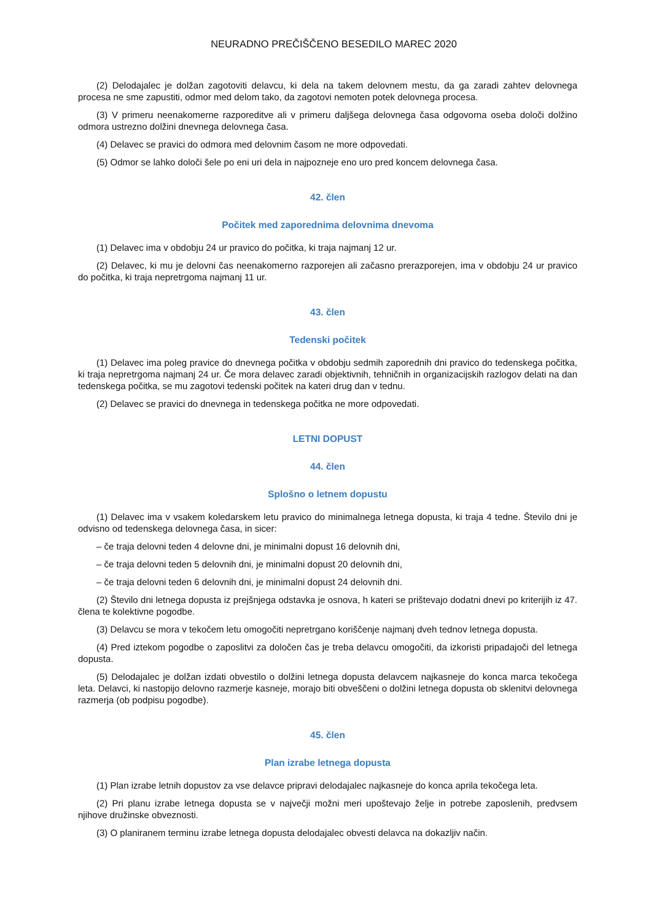NEURADNO PREČIŠČENO BESEDILO MAREC 2020
(2) Delodajalec je dolžan zagotoviti delavcu, ki dela na takem delovnem mestu, da ga zaradi zahtev delovnega procesa ne sme zapustiti, odmor med delom tako, da zagotovi nemoten potek delovnega procesa.
(3) V primeru neenakomerne razporeditve ali v primeru daljšega delovnega časa odgovorna oseba določi dolžino odmora ustrezno dolžini dnevnega delovnega časa.
(4) Delavec se pravici do odmora med delovnim časom ne more odpovedati.
(5) Odmor se lahko določi šele po eni uri dela in najpozneje eno uro pred koncem delovnega časa.
42. člen
Počitek med zaporednima delovnima dnevoma
(1) Delavec ima v obdobju 24 ur pravico do počitka, ki traja najmanj 12 ur.
(2) Delavec, ki mu je delovni čas neenakomerno razporejen ali začasno prerazporejen, ima v obdobju 24 ur pravico do počitka, ki traja nepretrgoma najmanj 11 ur.
43. člen
Tedenski počitek
(1) Delavec ima poleg pravice do dnevnega počitka v obdobju sedmih zaporednih dni pravico do tedenskega počitka, ki traja nepretrgoma najmanj 24 ur. Če mora delavec zaradi objektivnih, tehničnih in organizacijskih razlogov delati na dan tedenskega počitka, se mu zagotovi tedenski počitek na kateri drug dan v tednu.
(2) Delavec se pravici do dnevnega in tedenskega počitka ne more odpovedati.
LETNI DOPUST
44. člen
Splošno o letnem dopustu
(1) Delavec ima v vsakem koledarskem letu pravico do minimalnega letnega dopusta, ki traja 4 tedne. Število dni je odvisno od tedenskega delovnega časa, in sicer:
– če traja delovni teden 4 delovne dni, je minimalni dopust 16 delovnih dni,
– če traja delovni teden 5 delovnih dni, je minimalni dopust 20 delovnih dni,
– če traja delovni teden 6 delovnih dni, je minimalni dopust 24 delovnih dni.
(2) Število dni letnega dopusta iz prejšnjega odstavka je osnova, h kateri se prištevajo dodatni dnevi po kriterijih iz 47. člena te kolektivne pogodbe.
(3) Delavcu se mora v tekočem letu omogočiti nepretrgano koriščenje najmanj dveh tednov letnega dopusta.
(4) Pred iztekom pogodbe o zaposlitvi za določen čas je treba delavcu omogočiti, da izkoristi pripadajoči del letnega dopusta.
(5) Delodajalec je dolžan izdati obvestilo o dolžini letnega dopusta delavcem najkasneje do konca marca tekočega leta. Delavci, ki nastopijo delovno razmerje kasneje, morajo biti obveščeni o dolžini letnega dopusta ob sklenitvi delovnega razmerja (ob podpisu pogodbe).
45. člen
Plan izrabe letnega dopusta
(1) Plan izrabe letnih dopustov za vse delavce pripravi delodajalec najkasneje do konca aprila tekočega leta.
(2) Pri planu izrabe letnega dopusta se v največji možni meri upoštevajo želje in potrebe zaposlenih, predvsem njihove družinske obveznosti.
(3) O planiranem terminu izrabe letnega dopusta delodajalec obvesti delavca na dokazljiv način.